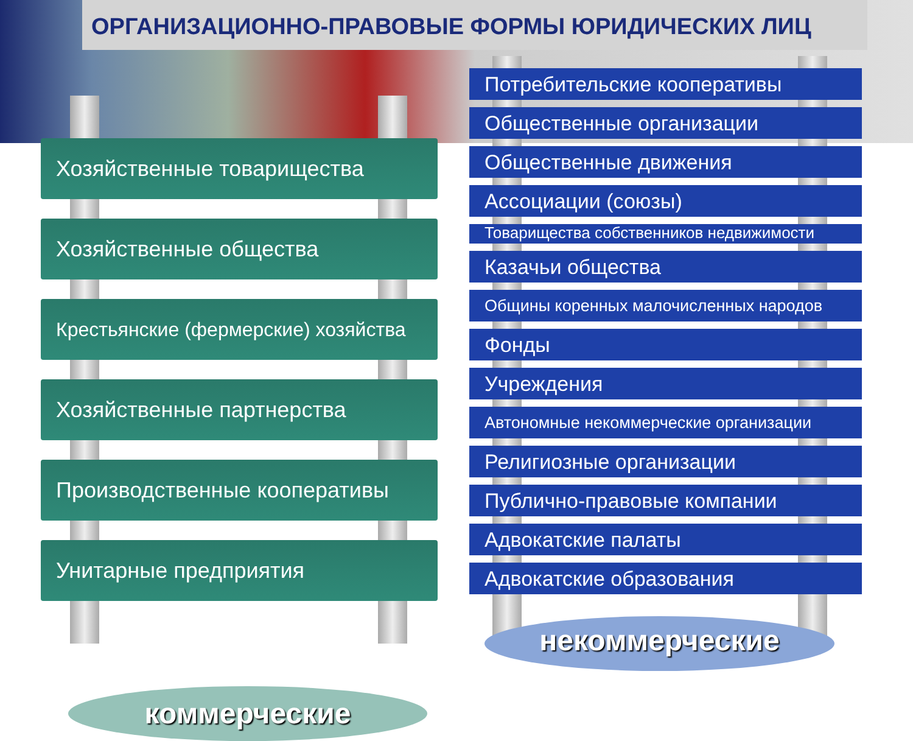ОРГАНИЗАЦИОННО-ПРАВОВЫЕ ФОРМЫ ЮРИДИЧЕСКИХ ЛИЦ
Хозяйственные товарищества
Хозяйственные общества
Крестьянские (фермерские) хозяйства
Хозяйственные партнерства
Производственные кооперативы
Унитарные предприятия
коммерческие
Потребительские кооперативы
Общественные организации
Общественные движения
Ассоциации (союзы)
Товарищества собственников недвижимости
Казачьи общества
Общины коренных малочисленных народов
Фонды
Учреждения
Автономные некоммерческие организации
Религиозные организации
Публично-правовые компании
Адвокатские палаты
Адвокатские образования
некоммерческие